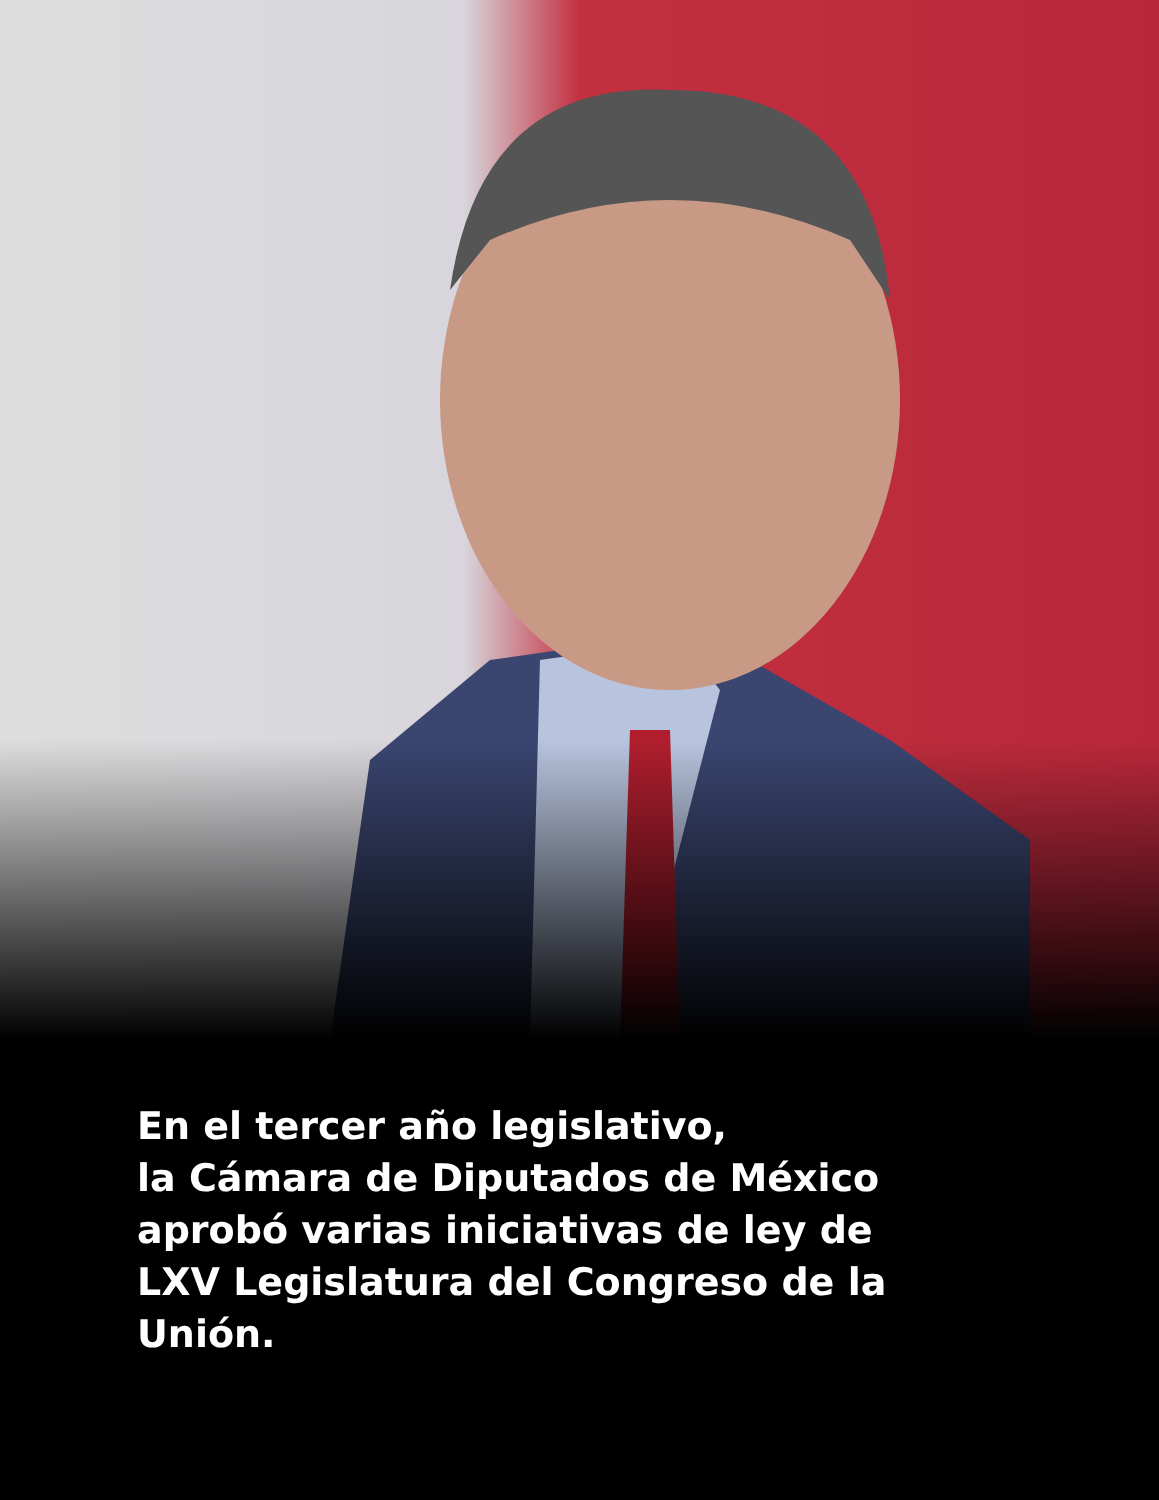En el tercer año legislativo,
la Cámara de Diputados de México
aprobó varias iniciativas de ley de
LXV Legislatura del Congreso de la
Unión.